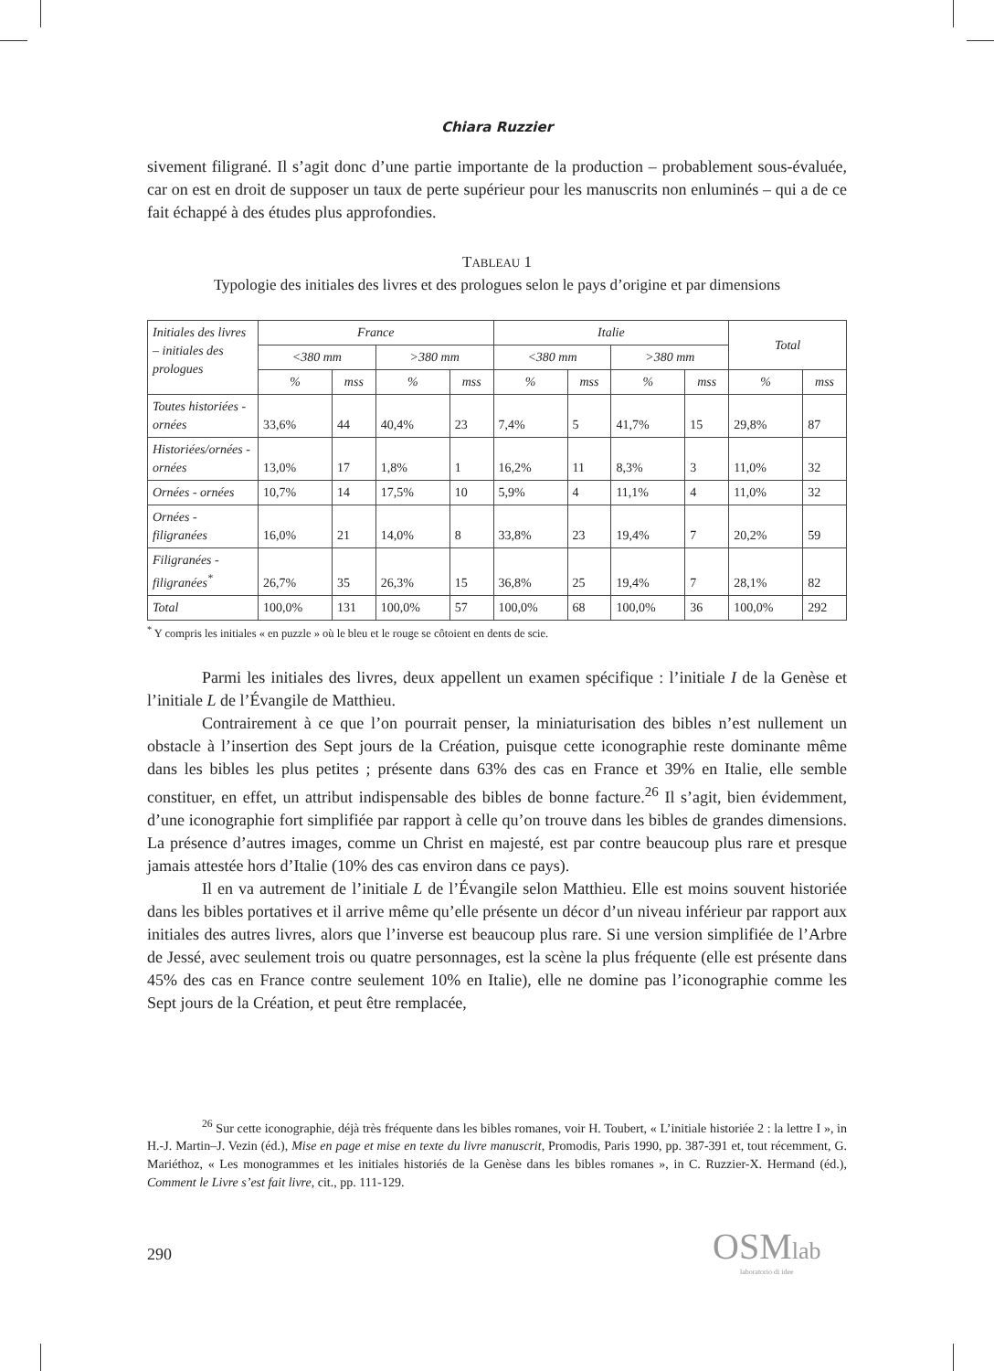Chiara Ruzzier
sivement filigrané. Il s’agit donc d’une partie importante de la production – probablement sous-évaluée, car on est en droit de supposer un taux de perte supérieur pour les manuscrits non enluminés – qui a de ce fait échappé à des études plus approfondies.
TABLEAU 1
Typologie des initiales des livres et des prologues selon le pays d’origine et par dimensions
| Initiales des livres – initiales des prologues | France | | | | Italie | | | | Total | |
| --- | --- | --- | --- | --- | --- | --- | --- | --- | --- | --- |
| | <380 mm | | >380 mm | | <380 mm | | >380 mm | | | |
| | % | mss | % | mss | % | mss | % | mss | % | mss |
| Toutes historiées - ornées | 33,6% | 44 | 40,4% | 23 | 7,4% | 5 | 41,7% | 15 | 29,8% | 87 |
| Historiées/ornées - ornées | 13,0% | 17 | 1,8% | 1 | 16,2% | 11 | 8,3% | 3 | 11,0% | 32 |
| Ornées - ornées | 10,7% | 14 | 17,5% | 10 | 5,9% | 4 | 11,1% | 4 | 11,0% | 32 |
| Ornées - filigranées | 16,0% | 21 | 14,0% | 8 | 33,8% | 23 | 19,4% | 7 | 20,2% | 59 |
| Filigranées - filigranées<sup>*</sup> | 26,7% | 35 | 26,3% | 15 | 36,8% | 25 | 19,4% | 7 | 28,1% | 82 |
| Total | 100,0% | 131 | 100,0% | 57 | 100,0% | 68 | 100,0% | 36 | 100,0% | 292 |
<sup>*</sup> Y compris les initiales « en puzzle » où le bleu et le rouge se côtoient en dents de scie.
Parmi les initiales des livres, deux appellent un examen spécifique : l’initiale I de la Genèse et l’initiale L de l’Évangile de Matthieu.
Contrairement à ce que l’on pourrait penser, la miniaturisation des bibles n’est nullement un obstacle à l’insertion des Sept jours de la Création, puisque cette iconographie reste dominante même dans les bibles les plus petites ; présente dans 63% des cas en France et 39% en Italie, elle semble constituer, en effet, un attribut indispensable des bibles de bonne facture.<sup>26</sup> Il s’agit, bien évidemment, d’une iconographie fort simplifiée par rapport à celle qu’on trouve dans les bibles de grandes dimensions. La présence d’autres images, comme un Christ en majesté, est par contre beaucoup plus rare et presque jamais attestée hors d’Italie (10% des cas environ dans ce pays).
Il en va autrement de l’initiale L de l’Évangile selon Matthieu. Elle est moins souvent historiée dans les bibles portatives et il arrive même qu’elle présente un décor d’un niveau inférieur par rapport aux initiales des autres livres, alors que l’inverse est beaucoup plus rare. Si une version simplifiée de l’Arbre de Jessé, avec seulement trois ou quatre personnages, est la scène la plus fréquente (elle est présente dans 45% des cas en France contre seulement 10% en Italie), elle ne domine pas l’iconographie comme les Sept jours de la Création, et peut être remplacée,
<sup>26</sup> Sur cette iconographie, déjà très fréquente dans les bibles romanes, voir H. Toubert, « L’initiale historiée 2 : la lettre I », in H.-J. Martin–J. Vezin (éd.), Mise en page et mise en texte du livre manuscrit, Promodis, Paris 1990, pp. 387-391 et, tout récemment, G. Mariéthoz, « Les monogrammes et les initiales historiés de la Genèse dans les bibles romanes », in C. Ruzzier-X. Hermand (éd.), Comment le Livre s’est fait livre, cit., pp. 111-129.
290
OSMlab
laboratorio di idee